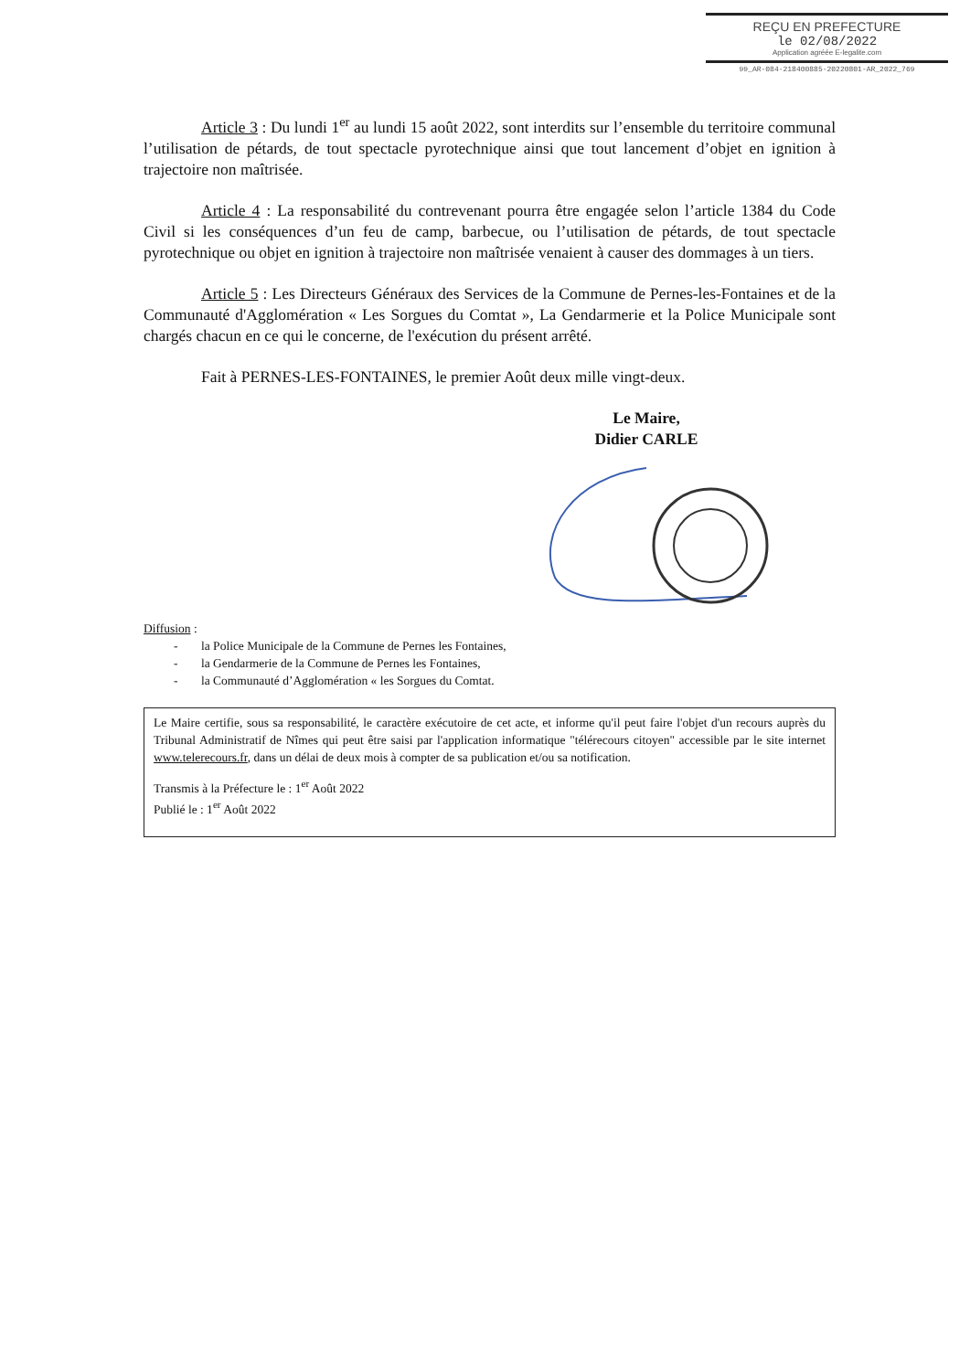REÇU EN PREFECTURE
le 02/08/2022
Application agréée E-legalite.com
99_AR-084-218400885-20220801-AR_2022_769
Article 3 : Du lundi 1<sup>er</sup> au lundi 15 août 2022, sont interdits sur l’ensemble du territoire communal l’utilisation de pétards, de tout spectacle pyrotechnique ainsi que tout lancement d’objet en ignition à trajectoire non maîtrisée.
Article 4 : La responsabilité du contrevenant pourra être engagée selon l’article 1384 du Code Civil si les conséquences d’un feu de camp, barbecue, ou l’utilisation de pétards, de tout spectacle pyrotechnique ou objet en ignition à trajectoire non maîtrisée venaient à causer des dommages à un tiers.
Article 5 : Les Directeurs Généraux des Services de la Commune de Pernes-les-Fontaines et de la Communauté d'Agglomération « Les Sorgues du Comtat », La Gendarmerie et la Police Municipale sont chargés chacun en ce qui le concerne, de l'exécution du présent arrêté.
Fait à PERNES-LES-FONTAINES, le premier Août deux mille vingt-deux.
Le Maire,
Didier CARLE
Diffusion :
- la Police Municipale de la Commune de Pernes les Fontaines,
- la Gendarmerie de la Commune de Pernes les Fontaines,
- la Communauté d’Agglomération « les Sorgues du Comtat.
Le Maire certifie, sous sa responsabilité, le caractère exécutoire de cet acte, et informe qu'il peut faire l'objet d'un recours auprès du Tribunal Administratif de Nîmes qui peut être saisi par l'application informatique "télérecours citoyen" accessible par le site internet www.telerecours.fr, dans un délai de deux mois à compter de sa publication et/ou sa notification.
Transmis à la Préfecture le : 1<sup>er</sup> Août 2022
Publié le : 1<sup>er</sup> Août 2022